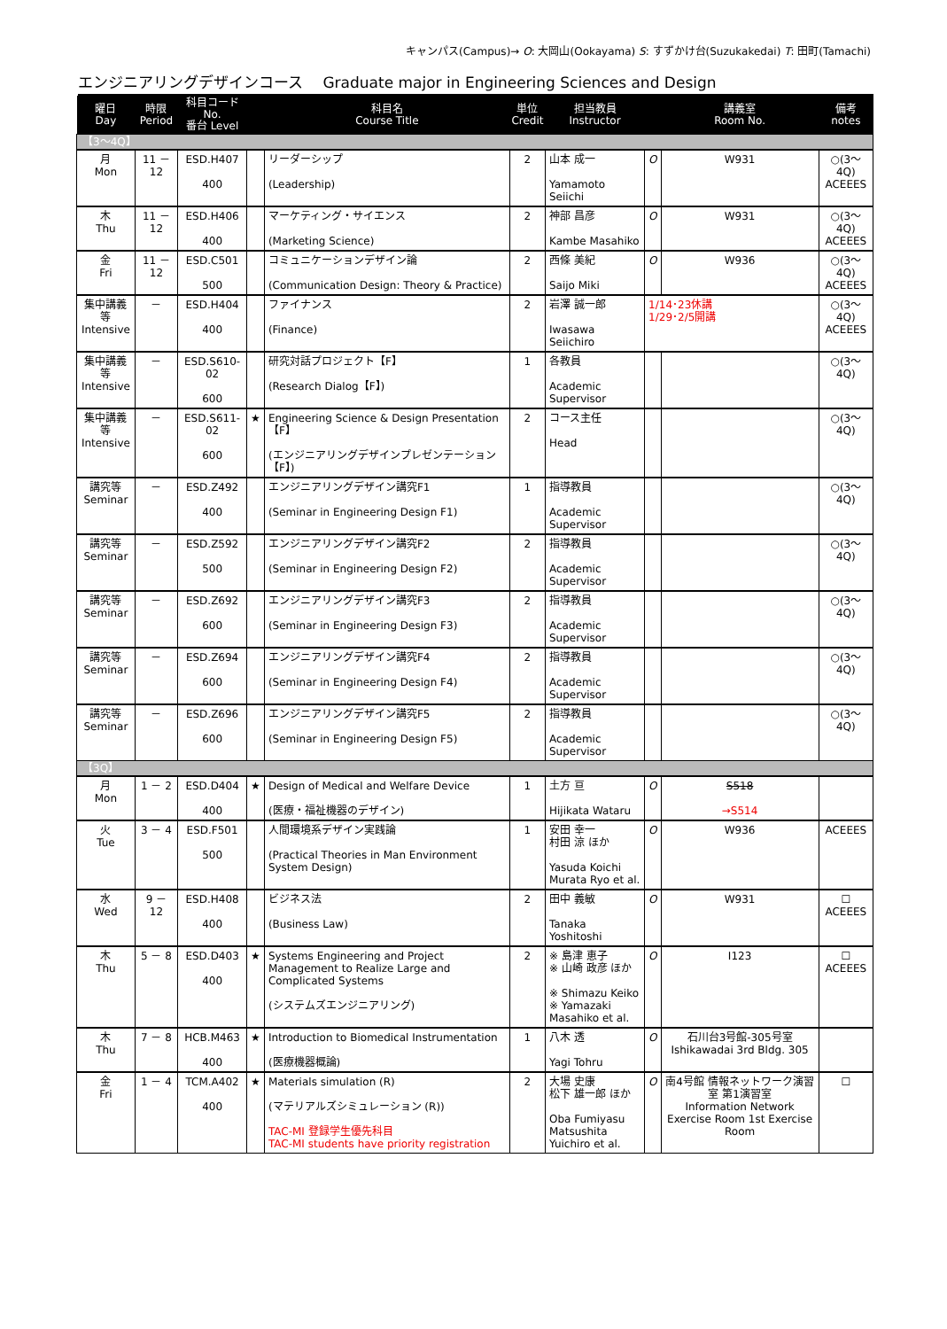キャンパス(Campus)→ O: 大岡山(Ookayama) S: すずかけ台(Suzukakedai) T: 田町(Tamachi)
エンジニアリングデザインコース　 Graduate major in Engineering Sciences and Design
| 曜日 Day | 時限 Period | 科目コード No. 番台 Level | | 科目名 Course Title | 単位 Credit | 担当教員 Instructor | | 講義室 Room No. | 備考 notes |
| --- | --- | --- | --- | --- | --- | --- | --- | --- | --- |
| 【3～4Q】 | | | | | | | | | |
| 月 Mon | 11 － 12 | ESD.H407 400 | | リーダーシップ (Leadership) | 2 | 山本 成一 Yamamoto Seiichi | O | W931 | ○(3～4Q) ACEEES |
| 木 Thu | 11 － 12 | ESD.H406 400 | | マーケティング・サイエンス (Marketing Science) | 2 | 神部 昌彦 Kambe Masahiko | O | W931 | ○(3～4Q) ACEEES |
| 金 Fri | 11 － 12 | ESD.C501 500 | | コミュニケーションデザイン論 (Communication Design: Theory & Practice) | 2 | 西條 美紀 Saijo Miki | O | W936 | ○(3～4Q) ACEEES |
| 集中講義等 Intensive | － | ESD.H404 400 | | ファイナンス (Finance) | 2 | 岩澤 誠一郎 Iwasawa Seiichiro | 1/14･23休講 1/29･2/5開講 | | ○(3～4Q) ACEEES |
| 集中講義等 Intensive | － | ESD.S610-02 600 | | 研究対話プロジェクト【F】 (Research Dialog【F】) | 1 | 各教員 Academic Supervisor | | | ○(3～4Q) |
| 集中講義等 Intensive | － | ESD.S611-02 600 | ★ | Engineering Science & Design Presentation【F】 (エンジニアリングデザインプレゼンテーション【F】) | 2 | コース主任 Head | | | ○(3～4Q) |
| 講究等 Seminar | － | ESD.Z492 400 | | エンジニアリングデザイン講究F1 (Seminar in Engineering Design F1) | 1 | 指導教員 Academic Supervisor | | | ○(3～4Q) |
| 講究等 Seminar | － | ESD.Z592 500 | | エンジニアリングデザイン講究F2 (Seminar in Engineering Design F2) | 2 | 指導教員 Academic Supervisor | | | ○(3～4Q) |
| 講究等 Seminar | － | ESD.Z692 600 | | エンジニアリングデザイン講究F3 (Seminar in Engineering Design F3) | 2 | 指導教員 Academic Supervisor | | | ○(3～4Q) |
| 講究等 Seminar | － | ESD.Z694 600 | | エンジニアリングデザイン講究F4 (Seminar in Engineering Design F4) | 2 | 指導教員 Academic Supervisor | | | ○(3～4Q) |
| 講究等 Seminar | － | ESD.Z696 600 | | エンジニアリングデザイン講究F5 (Seminar in Engineering Design F5) | 2 | 指導教員 Academic Supervisor | | | ○(3～4Q) |
| 【3Q】 | | | | | | | | | |
| 月 Mon | 1 － 2 | ESD.D404 400 | ★ | Design of Medical and Welfare Device (医療・福祉機器のデザイン) | 1 | 土方 亘 Hijikata Wataru | O | S518 →S514 | |
| 火 Tue | 3 － 4 | ESD.F501 500 | | 人間環境系デザイン実践論 (Practical Theories in Man Environment System Design) | 1 | 安田 幸一 村田 涼 ほか Yasuda Koichi Murata Ryo et al. | O | W936 | ACEEES |
| 水 Wed | 9 － 12 | ESD.H408 400 | | ビジネス法 (Business Law) | 2 | 田中 義敏 Tanaka Yoshitoshi | O | W931 | ☐ ACEEES |
| 木 Thu | 5 － 8 | ESD.D403 400 | ★ | Systems Engineering and Project Management to Realize Large and Complicated Systems (システムズエンジニアリング) | 2 | ※ 島津 恵子 ※ 山崎 政彦 ほか ※ Shimazu Keiko ※ Yamazaki Masahiko et al. | O | I123 | ☐ ACEEES |
| 木 Thu | 7 － 8 | HCB.M463 400 | ★ | Introduction to Biomedical Instrumentation (医療機器概論) | 1 | 八木 透 Yagi Tohru | O | 石川台3号館-305号室 Ishikawadai 3rd Bldg. 305 | |
| 金 Fri | 1 － 4 | TCM.A402 400 | ★ | Materials simulation (R) (マテリアルズシミュレーション (R)) TAC-MI 登録学生優先科目 TAC-MI students have priority registration | 2 | 大場 史康 松下 雄一郎 ほか Oba Fumiyasu Matsushita Yuichiro et al. | O | 南4号館 情報ネットワーク演習室 第1演習室 Information Network Exercise Room 1st Exercise Room | ☐ |